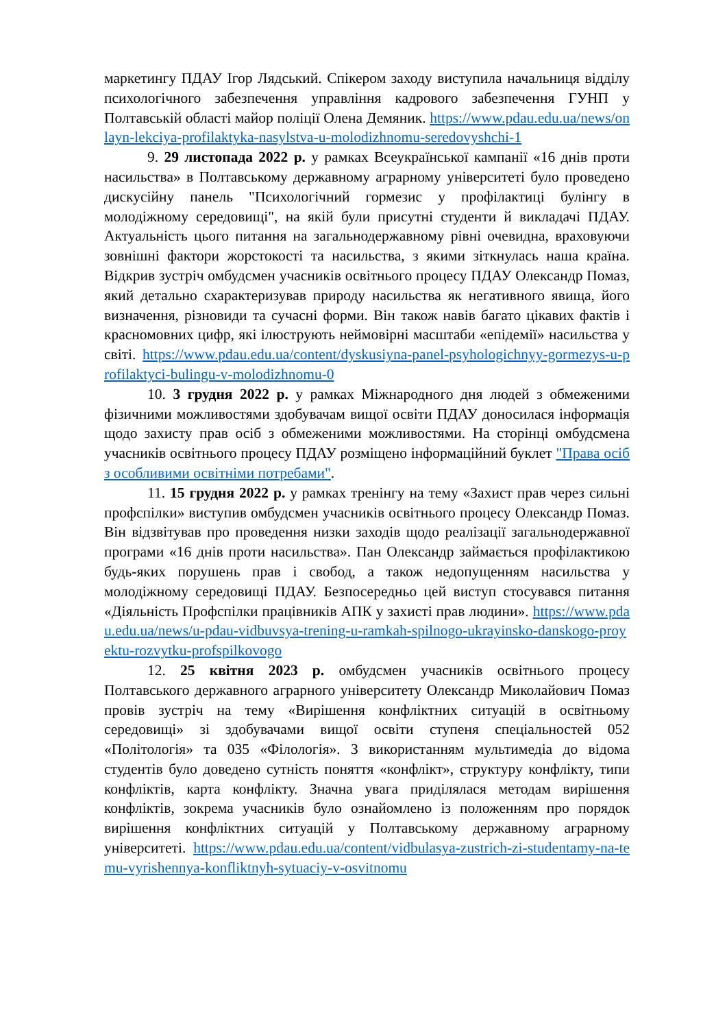маркетингу ПДАУ Ігор Лядський. Спікером заходу виступила начальниця відділу психологічного забезпечення управління кадрового забезпечення ГУНП у Полтавській області майор поліції Олена Демяник. https://www.pdau.edu.ua/news/onlayn-lekciya-profilaktyka-nasylstva-u-molodizhnomu-seredovyshchi-1
9. 29 листопада 2022 р. у рамках Всеукраїнської кампанії «16 днів проти насильства» в Полтавському державному аграрному університеті було проведено дискусійну панель "Психологічний гормезис у профілактиці булінгу в молодіжному середовищі", на якій були присутні студенти й викладачі ПДАУ. Актуальність цього питання на загальнодержавному рівні очевидна, враховуючи зовнішні фактори жорстокості та насильства, з якими зіткнулась наша країна. Відкрив зустріч омбудсмен учасників освітнього процесу ПДАУ Олександр Помаз, який детально схарактеризував природу насильства як негативного явища, його визначення, різновиди та сучасні форми. Він також навів багато цікавих фактів і красномовних цифр, які ілюструють неймовірні масштаби «епідемії» насильства у світі. https://www.pdau.edu.ua/content/dyskusiyna-panel-psyhologichnyy-gormezys-u-profilaktyci-bulingu-v-molodizhnomu-0
10. 3 грудня 2022 р. у рамках Міжнародного дня людей з обмеженими фізичними можливостями здобувачам вищої освіти ПДАУ доносилася інформація щодо захисту прав осіб з обмеженими можливостями. На сторінці омбудсмена учасників освітнього процесу ПДАУ розміщено інформаційний буклет "Права осіб з особливими освітніми потребами".
11. 15 грудня 2022 р. у рамках тренінгу на тему «Захист прав через сильні профспілки» виступив омбудсмен учасників освітнього процесу Олександр Помаз. Він відзвітував про проведення низки заходів щодо реалізації загальнодержавної програми «16 днів проти насильства». Пан Олександр займається профілактикою будь-яких порушень прав і свобод, а також недопущенням насильства у молодіжному середовищі ПДАУ. Безпосередньо цей виступ стосувався питання «Діяльність Профспілки працівників АПК у захисті прав людини». https://www.pdau.edu.ua/news/u-pdau-vidbuvsya-trening-u-ramkah-spilnogo-ukrayinsko-danskogo-proyektu-rozvytku-profspilkovogo
12. 25 квітня 2023 р. омбудсмен учасників освітнього процесу Полтавського державного аграрного університету Олександр Миколайович Помаз провів зустріч на тему «Вирішення конфліктних ситуацій в освітньому середовищі» зі здобувачами вищої освіти ступеня спеціальностей 052 «Політологія» та 035 «Філологія». З використанням мультимедіа до відома студентів було доведено сутність поняття «конфлікт», структуру конфлікту, типи конфліктів, карта конфлікту. Значна увага приділялася методам вирішення конфліктів, зокрема учасників було ознайомлено із положенням про порядок вирішення конфліктних ситуацій у Полтавському державному аграрному університеті. https://www.pdau.edu.ua/content/vidbulasya-zustrich-zi-studentamy-na-temu-vyrishennya-konfliktnyh-sytuaciy-v-osvitnomu